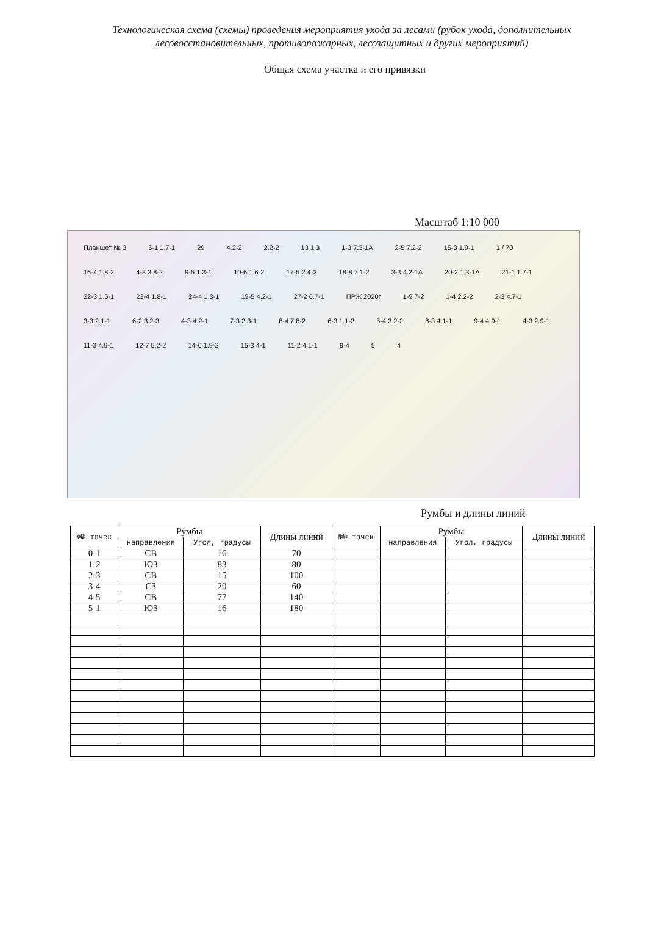Технологическая схема (схемы) проведения мероприятия ухода за лесами (рубок ухода, дополнительных лесовосстановительных, противопожарных, лесозащитных и других мероприятий)
Общая схема участка и его привязки
Масштаб 1:10 000
Планшет № 3 5-1 1.7-1 29 4.2-2 2.2-2 13 1.3 1-3 7.3-1А 2-5 7.2-2 15-3 1.9-1 1 / 70 16-4 1.8-2 4-3 3.8-2 9-5 1.3-1 10-6 1.6-2 17-5 2.4-2 18-8 7.1-2 3-3 4.2-1А 20-2 1.3-1А 21-1 1.7-1 22-3 1.5-1 23-4 1.8-1 24-4 1.3-1 19-5 4.2-1 27-2 6.7-1 ПРЖ 2020г 1-9 7-2 1-4 2.2-2 2-3 4.7-1 3-3 2.1-1 6-2 3.2-3 4-3 4.2-1 7-3 2.3-1 8-4 7.8-2 6-3 1.1-2 5-4 3.2-2 8-3 4.1-1 9-4 4.9-1 4-3 2.9-1 11-3 4.9-1 12-7 5.2-2 14-6 1.9-2 15-3 4-1 11-2 4.1-1 9-4 5 4
Румбы и длины линий
| №№ точек | Румбы | | Длины линий | №№ точек | Румбы | | Длины линий |
| --- | --- | --- | --- | --- | --- | --- | --- |
| | направления | Угол, градусы | | | направления | Угол, градусы | |
| 0-1 | СВ | 16 | 70 | | | | |
| 1-2 | ЮЗ | 83 | 80 | | | | |
| 2-3 | СВ | 15 | 100 | | | | |
| 3-4 | СЗ | 20 | 60 | | | | |
| 4-5 | СВ | 77 | 140 | | | | |
| 5-1 | ЮЗ | 16 | 180 | | | | |